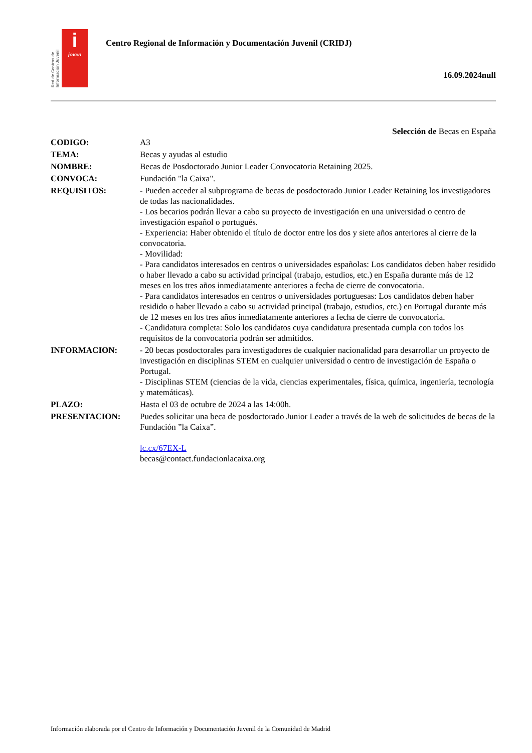Red de Centros de Información Juvenil
i
joven
Centro Regional de Información y Documentación Juvenil (CRIDJ)
16.09.2024null
Selección de Becas en España
| CODIGO: | A3 |
| TEMA: | Becas y ayudas al estudio |
| NOMBRE: | Becas de Posdoctorado Junior Leader Convocatoria Retaining 2025. |
| CONVOCA: | Fundación "la Caixa". |
| REQUISITOS: | - Pueden acceder al subprograma de becas de posdoctorado Junior Leader Retaining los investigadores de todas las nacionalidades. - Los becarios podrán llevar a cabo su proyecto de investigación en una universidad o centro de investigación español o portugués. - Experiencia: Haber obtenido el título de doctor entre los dos y siete años anteriores al cierre de la convocatoria. - Movilidad: - Para candidatos interesados en centros o universidades españolas: Los candidatos deben haber residido o haber llevado a cabo su actividad principal (trabajo, estudios, etc.) en España durante más de 12 meses en los tres años inmediatamente anteriores a fecha de cierre de convocatoria. - Para candidatos interesados en centros o universidades portuguesas: Los candidatos deben haber residido o haber llevado a cabo su actividad principal (trabajo, estudios, etc.) en Portugal durante más de 12 meses en los tres años inmediatamente anteriores a fecha de cierre de convocatoria. - Candidatura completa: Solo los candidatos cuya candidatura presentada cumpla con todos los requisitos de la convocatoria podrán ser admitidos. |
| INFORMACION: | - 20 becas posdoctorales para investigadores de cualquier nacionalidad para desarrollar un proyecto de investigación en disciplinas STEM en cualquier universidad o centro de investigación de España o Portugal. - Disciplinas STEM (ciencias de la vida, ciencias experimentales, física, química, ingeniería, tecnología y matemáticas). |
| PLAZO: | Hasta el 03 de octubre de 2024 a las 14:00h. |
| PRESENTACION: | Puedes solicitar una beca de posdoctorado Junior Leader a través de la web de solicitudes de becas de la Fundación ”la Caixa”. lc.cx/67EX-L becas@contact.fundacionlacaixa.org |
Información elaborada por el Centro de Información y Documentación Juvenil de la Comunidad de Madrid